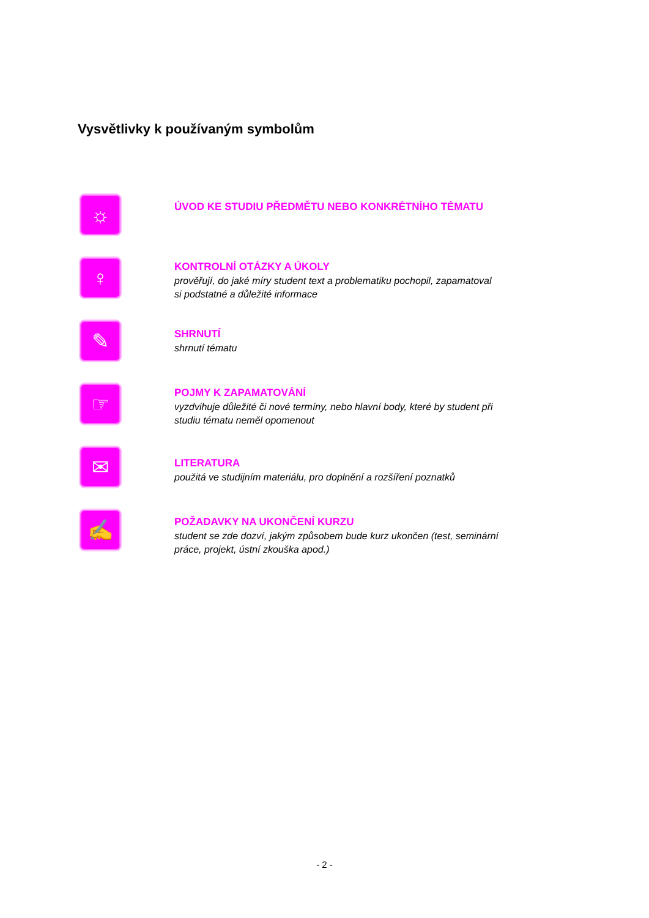Vysvětlivky k používaným symbolům
☼
ÚVOD KE STUDIU PŘEDMĚTU NEBO KONKRÉTNÍHO TÉMATU
♀
KONTROLNÍ OTÁZKY A ÚKOLY
prověřují, do jaké míry student text a problematiku pochopil, zapamatoval
si podstatné a důležité informace
✎
SHRNUTÍ
shrnutí tématu
☞
POJMY K ZAPAMATOVÁNÍ
vyzdvihuje důležité či nové termíny, nebo hlavní body, které by student při
studiu tématu neměl opomenout
✉
LITERATURA
použitá ve studijním materiálu, pro doplnění a rozšíření poznatků
✍
POŽADAVKY NA UKONČENÍ KURZU
student se zde dozví, jakým způsobem bude kurz ukončen (test, seminární
práce, projekt, ústní zkouška apod.)
- 2 -